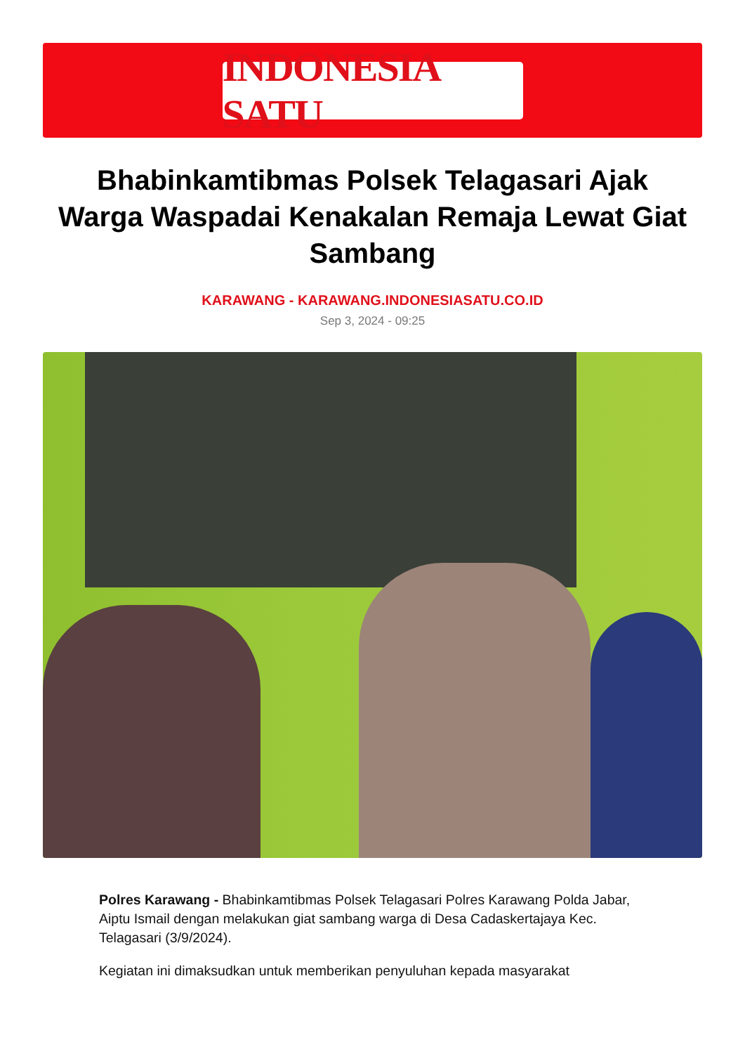INDONESIA SATU
Bhabinkamtibmas Polsek Telagasari Ajak Warga Waspadai Kenakalan Remaja Lewat Giat Sambang
KARAWANG - KARAWANG.INDONESIASATU.CO.ID
Sep 3, 2024 - 09:25
Polres Karawang - Bhabinkamtibmas Polsek Telagasari Polres Karawang Polda Jabar, Aiptu Ismail dengan melakukan giat sambang warga di Desa Cadaskertajaya Kec. Telagasari (3/9/2024).
Kegiatan ini dimaksudkan untuk memberikan penyuluhan kepada masyarakat